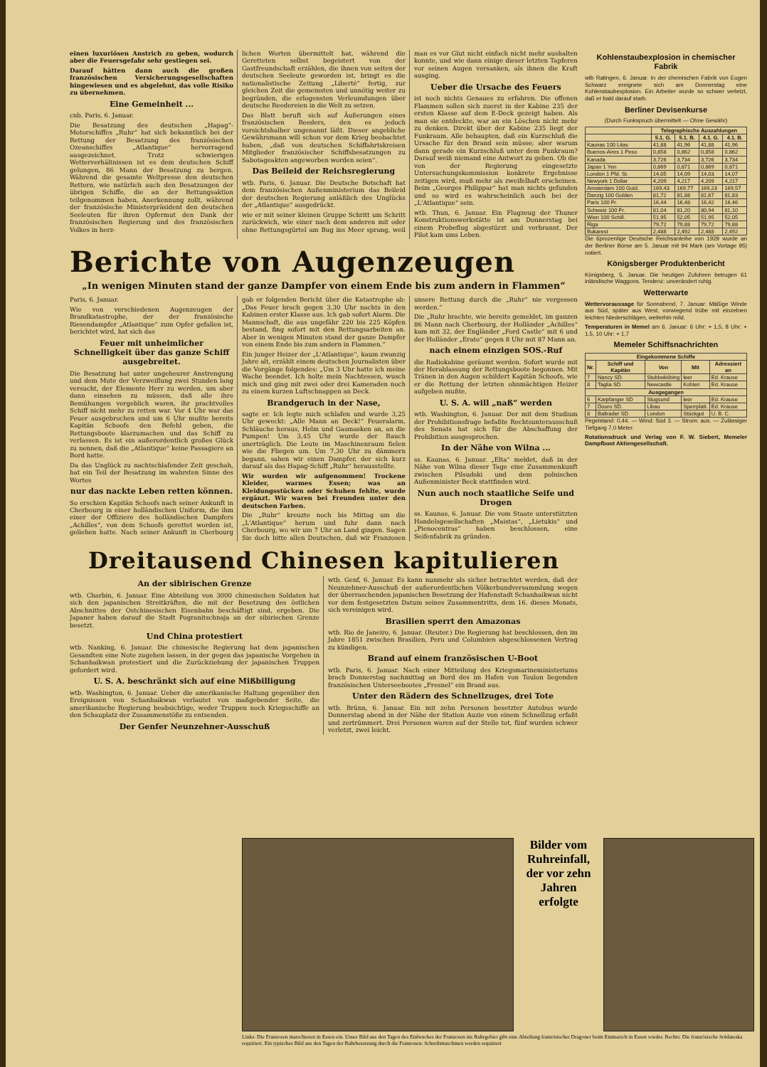einen luxuriösen Anstrich zu geben, wodurch aber die Feuersgefahr sehr gestiegen sei.
Darauf hätten dann auch die großen französischen Versicherungsgesellschaften hingewiesen und es abgelehnt, das volle Risiko zu übernehmen.
Eine Gemeinheit ...
cnb. Paris, 6. Januar.
Die Besatzung des deutschen „Hapag“-Motorschiffes „Ruhr“ hat sich bekanntlich bei der Rettung der Besatzung des französischen Ozeanschiffes „Atlantique“ hervorragend ausgezeichnet. Trotz schwierigen Wetterverhältnissen ist es dem deutschen Schiff gelungen, 86 Mann der Besatzung zu bergen. Während die gesamte Weltpresse den deutschen Rettern, wie natürlich auch den Besatzungen der übrigen Schiffe, die an der Rettungsaktion teilgenommen haben, Anerkennung zollt, während der französische Ministerpräsident den deutschen Seeleuten für ihren Opfermut den Dank der französischen Regierung und des französischen Volkes in herz-
lichen Worten übermittelt hat, während die Geretteten selbst begeistert von der Gastfreundschaft erzählen, die ihnen von seiten der deutschen Seeleute geworden ist, bringt es die nationalistische Zeitung „Liberté“ fertig, zur gleichen Zeit die gemeinsten und unnötig weiter zu begründen, die erlogensten Verleumdungen über deutsche Reedereien in die Welt zu setzen.
Das Blatt beruft sich auf Äußerungen eines französischen Reeders, den es jedoch vorsichtshalber ungenannt läßt. Dieser angebliche Gewährsmann will schon vor dem Krieg beobachtet haben, „daß von deutschen Schiffahrtskreisen Mitglieder französischer Schiffsbesatzungen zu Sabotageakten angeworben worden seien“.
Das Beileid der Reichsregierung
wtb. Paris, 6. Januar. Die Deutsche Botschaft hat dem französischen Außenministerium das Beileid der deutschen Regierung anläßlich des Unglücks der „Atlantique“ ausgedrückt.
wie er mit seiner kleinen Gruppe Schritt um Schritt zurückwich, wie einer nach dem anderen mit oder ohne Rettungsgürtel am Bug ins Meer sprang, weil man es vor Glut nicht einfach nicht mehr aushalten konnte, und wie dann einige dieser letzten Tapferen vor seinen Augen versanken, als ihnen die Kraft ausging.
Ueber die Ursache des Feuers
ist noch nichts Genaues zu erfahren. Die offenen Flammen sollen sich zuerst in der Kabine 235 der ersten Klasse auf dem E-Deck gezeigt haben. Als man sie entdeckte, war an ein Löschen nicht mehr zu denken. Direkt über der Kabine 235 liegt der Funkraum. Alle behaupten, daß ein Kurzschluß die Ursache für den Brand sein müsse; aber warum dann gerade ein Kurzschluß unter dem Funkraum? Darauf weiß niemand eine Antwort zu geben. Ob die von der Regierung eingesetzte Untersuchungskommission konkrete Ergebnisse zeitigen wird, muß mehr als zweifelhaft erscheinen. Beim „Georges Philippar“ hat man nichts gefunden und so wird es wahrscheinlich auch bei der „L'Atlantique“ sein.
wtb. Thun, 6. Januar. Ein Flugzeug der Thuner Konstruktionswerkstätte ist am Donnerstag bei einem Probeflug abgestürzt und verbrannt. Der Pilot kam ums Leben.
Berichte von Augenzeugen
„In wenigen Minuten stand der ganze Dampfer von einem Ende bis zum andern in Flammen“
Paris, 6. Januar.
Wie von verschiedenen Augenzeugen der Brandkatastrophe, der der französische Riesendampfer „Atlantique“ zum Opfer gefallen ist, berichtet wird, hat sich das
Feuer mit unheimlicher Schnelligkeit über das ganze Schiff ausgebreitet.
Die Besatzung hat unter ungeheurer Anstrengung und dem Mute der Verzweiflung zwei Stunden lang versucht, der Elemente Herr zu werden, um aber dann einsehen zu müssen, daß alle ihre Bemühungen vergeblich waren, ihr prachtvolles Schiff nicht mehr zu retten war. Vor 4 Uhr war das Feuer ausgebrochen und um 6 Uhr mußte bereits Kapitän Schoofs den Befehl geben, die Rettungsboote klarzumachen und das Schiff zu verlassen. Es ist ein außerordentlich großes Glück zu nennen, daß die „Atlantique“ keine Passagiere an Bord hatte.
Da das Unglück zu nachtschlafender Zeit geschah, hat ein Teil der Besatzung im wahrsten Sinne des Wortes
nur das nackte Leben retten können.
So erschien Kapitän Schoofs nach seiner Ankunft in Cherbourg in einer holländischen Uniform, die ihm einer der Offiziere des holländischen Dampfers „Achilles“, von dem Schoofs gerettet worden ist, geliehen hatte. Nach seiner Ankunft in Cherbourg gab er folgenden Bericht über die Katastrophe ab: „Das Feuer brach gegen 3,30 Uhr nachts in den Kabinen erster Klasse aus. Ich gab sofort Alarm. Die Mannschaft, die aus ungefähr 220 bis 225 Köpfen bestand, fing sofort mit den Rettungsarbeiten an. Aber in wenigen Minuten stand der ganze Dampfer von einem Ende bis zum andern in Flammen.“
Ein junger Heizer der „L'Atlantique“, kaum zwanzig Jahre alt, erzählt einem deutschen Journalisten über die Vorgänge folgendes: „Um 3 Uhr hatte ich meine Wache beendet. Ich holte mein Nachtessen, wusch mich und ging mit zwei oder drei Kameraden noch zu einem kurzen Luftschnappen an Deck.
Brandgeruch in der Nase,
sagte er. Ich legte mich schlafen und wurde 3,25 Uhr geweckt: „Alle Mann an Deck!“ Feueralarm, Schläuche heraus, Helm und Gasmasken an, an die Pumpen! Um 3,45 Uhr wurde der Rauch unerträglich. Die Leute im Maschinenraum fielen wie die Fliegen um. Um 7,30 Uhr zu dämmern begann, sahen wir einen Dampfer, der sich kurz darauf als das Hapag-Schiff „Ruhr“ herausstellte.
Wir wurden wir aufgenommen! Trockene Kleider, warmes Essen; was an Kleidungsstücken oder Schuhen fehlte, wurde ergänzt. Wir waren bei Freunden unter den deutschen Farben.
Die „Ruhr“ kreuzte noch bis Mittag um die „L'Atlantique“ herum und fuhr dann nach Cherbourg, wo wir um 7 Uhr an Land gingen. Sagen Sie doch bitte allen Deutschen, daß wir Franzosen unsere Rettung durch die „Ruhr“ nie vergessen werden.“
Die „Ruhr brachte, wie bereits gemeldet, im ganzen 86 Mann nach Cherbourg, der Holländer „Achilles“ kam mit 32, der Engländer „Ford Castle“ mit 6 und der Holländer „Erato“ gegen 8 Uhr mit 87 Mann an.
nach einem einzigen SOS.-Ruf
die Radiokabine geräumt werden. Sofort wurde mit der Herablassung der Rettungsboote begonnen. Mit Tränen in den Augen schildert Kapitän Schoofs, wie er die Rettung der letzten ohnmächtigen Heizer aufgeben mußte,
U. S. A. will „naß“ werden
wtb. Washington, 6. Januar. Der mit dem Studium der Prohibitionsfrage befaßte Rechtsunterausschuß des Senats hat sich für die Abschaffung der Prohibition ausgesprochen.
In der Nähe von Wilna ...
ss. Kaunas, 6. Januar. „Elta“ meldet, daß in der Nähe von Wilna dieser Tage eine Zusammenkunft zwischen Pilsudski und dem polnischen Außenminister Beck stattfinden wird.
Nun auch noch staatliche Seife und Drogen
ss. Kaunas, 6. Januar. Die vom Staate unterstützten Handelsgesellschaften „Maistas“, „Lietukis“ und „Pienocentras“ haben beschlossen, eine Seifenfabrik zu gründen.
Dreitausend Chinesen kapitulieren
An der sibirischen Grenze
wtb. Charbin, 6. Januar. Eine Abteilung von 3000 chinesischen Soldaten hat sich den japanischen Streitkräften, die mit der Besetzung des östlichen Abschnittes der Ostchinesischen Eisenbahn beschäftigt sind, ergeben. Die Japaner haben darauf die Stadt Pogranitschnaja an der sibirischen Grenze besetzt.
Und China protestiert
wtb. Nanking, 6. Januar. Die chinesische Regierung hat dem japanischen Gesandten eine Note zugehen lassen, in der gegen das japanische Vorgehen in Schanhaikwan protestiert und die Zurückziehung der japanischen Truppen gefordert wird.
U. S. A. beschränkt sich auf eine Mißbilligung
wtb. Washington, 6. Januar. Ueber die amerikanische Haltung gegenüber den Ereignissen von Schanhaikwan verlautet von maßgebender Seite, die amerikanische Regierung beabsichtige, weder Truppen noch Kriegsschiffe an den Schauplatz der Zusammenstöße zu entsenden.
Der Genfer Neunzehner-Ausschuß
wtb. Genf, 6. Januar. Es kann nunmehr als sicher betrachtet werden, daß der Neunzehner-Ausschuß der außerordentlichen Völkerbundversammlung wegen der überraschenden japanischen Besetzung der Hafenstadt Schanhaikwan nicht vor dem festgesetzten Datum seines Zusammentritts, dem 16. dieses Monats, sich vereinigen wird.
Brasilien sperrt den Amazonas
wtb. Rio de Janeiro, 6. Januar. (Reuter.) Die Regierung hat beschlossen, den im Jahre 1851 zwischen Brasilien, Peru und Columbien abgeschlossenen Vertrag zu kündigen.
Brand auf einem französischen U-Boot
wtb. Paris, 6. Januar. Nach einer Mitteilung des Kriegsmarineministeriums brach Donnerstag nachmittag an Bord des im Hafen von Toulon liegenden französischen Unterseebootes „Fresnel“ ein Brand aus.
Unter den Rädern des Schnellzuges, drei Tote
wtb. Brünn, 6. Januar. Ein mit zehn Personen besetzter Autobus wurde Donnerstag abend in der Nähe der Station Auzie von einem Schnellzug erfaßt und zertrümmert. Drei Personen waren auf der Stelle tot, fünf wurden schwer verletzt, zwei leicht.
Kohlenstaubexplosion in chemischer Fabrik
wtb Ratingen, 6. Januar. In der chemischen Fabrik von Eugen Schwarz ereignete sich am Donnerstag eine Kohlenstaubexplosion. Ein Arbeiter wurde so schwer verletzt, daß er bald darauf starb.
Berliner Devisenkurse
(Durch Funkspruch übermittelt — Ohne Gewähr)
| | Telegraphische Auszahlungen | | | |
| --- | --- | --- | --- | --- |
| | 5.1. G. | 5.1. B. | 4.1. G. | 4.1. B. |
| Kaunas 100 Litas | 41,88 | 41,96 | 41,88 | 41,96 |
| Buenos-Aires 1 Peso | 0,858 | 0,862 | 0,858 | 0,862 |
| Kanada | 3,726 | 3,734 | 3,726 | 3,734 |
| Japan 1 Yen | 0,869 | 0,871 | 0,869 | 0,871 |
| London 1 Pfd. St. | 14,05 | 14,09 | 14,03 | 14,07 |
| Newyork 1 Dollar | 4,209 | 4,217 | 4,209 | 4,217 |
| Amsterdam 100 Guld. | 169,43 | 169,77 | 169,23 | 169,57 |
| Danzig 100 Gulden | 81,72 | 81,88 | 81,67 | 81,83 |
| Paris 100 Fr. | 16,44 | 16,48 | 16,42 | 16,46 |
| Schweiz 100 Fr. | 81,04 | 81,20 | 80,94 | 81,10 |
| Wien 100 Schill. | 51,95 | 52,05 | 51,95 | 52,05 |
| Riga | 79,72 | 79,88 | 79,72 | 79,88 |
| Bukarest | 2,488 | 2,492 | 2,488 | 2,492 |
Die 6prozentige Deutsche Reichsanleihe von 1929 wurde an der Berliner Börse am 5. Januar mit 94 Mark (am Vortage 95) notiert.
Königsberger Produktenbericht
Königsberg, 5. Januar. Die heutigen Zufuhren betrugen 61 inländische Waggons. Tendenz: unverändert ruhig.
Wetterwarte
Wettervoraussage für Sonnabend, 7. Januar: Mäßige Winde aus Süd, später aus West, vorwiegend trübe mit einzelnen leichten Niederschlägen, weiterhin mild.
Temperaturen in Memel am 6. Januar: 6 Uhr: + 1,5, 8 Uhr: + 1,5, 10 Uhr: + 1,7
Memeler Schiffsnachrichten
| Eingekommene Schiffe | | | | |
| --- | --- | --- | --- | --- |
| Nr. | Schiff und Kapitän | Von | Mit | Adressiert an |
| 7 | Nancy SD. | Stubbeköbing | leer | Ed. Krause |
| 8 | Taglia SD. | Newcastle | Kohlen | Ed. Krause |
| Ausgegangen | | | | |
| 6 | Karpfanger SD | Stugsund | leer | Ed. Krause |
| 7 | Douro SD. | Libau | Sperrplatt. | Ed. Krause |
| 8 | Baltrader SD. | London | Stückgut | U. B. C. |
Pegelstand: 0,44. — Wind: Süd 3. — Strom: aus. — Zulässiger Tiefgang 7,0 Meter.
Rotationsdruck und Verlag von F. W. Siebert, Memeler Dampfboot Aktiengesellschaft.
Bilder vom Ruhreinfall, der vor zehn Jahren erfolgte
Links: Die Franzosen marschieren in Essen ein. Unser Bild aus den Tagen des Einbruches der Franzosen ins Ruhrgebiet gibt eine Abteilung französischer Dragoner beim Einmarsch in Essen wieder. Rechts: Die französische Soldateska requiriert. Ein typisches Bild aus den Tagen der Ruhrbesetzung durch die Franzosen: Schreibmaschinen werden requiriert